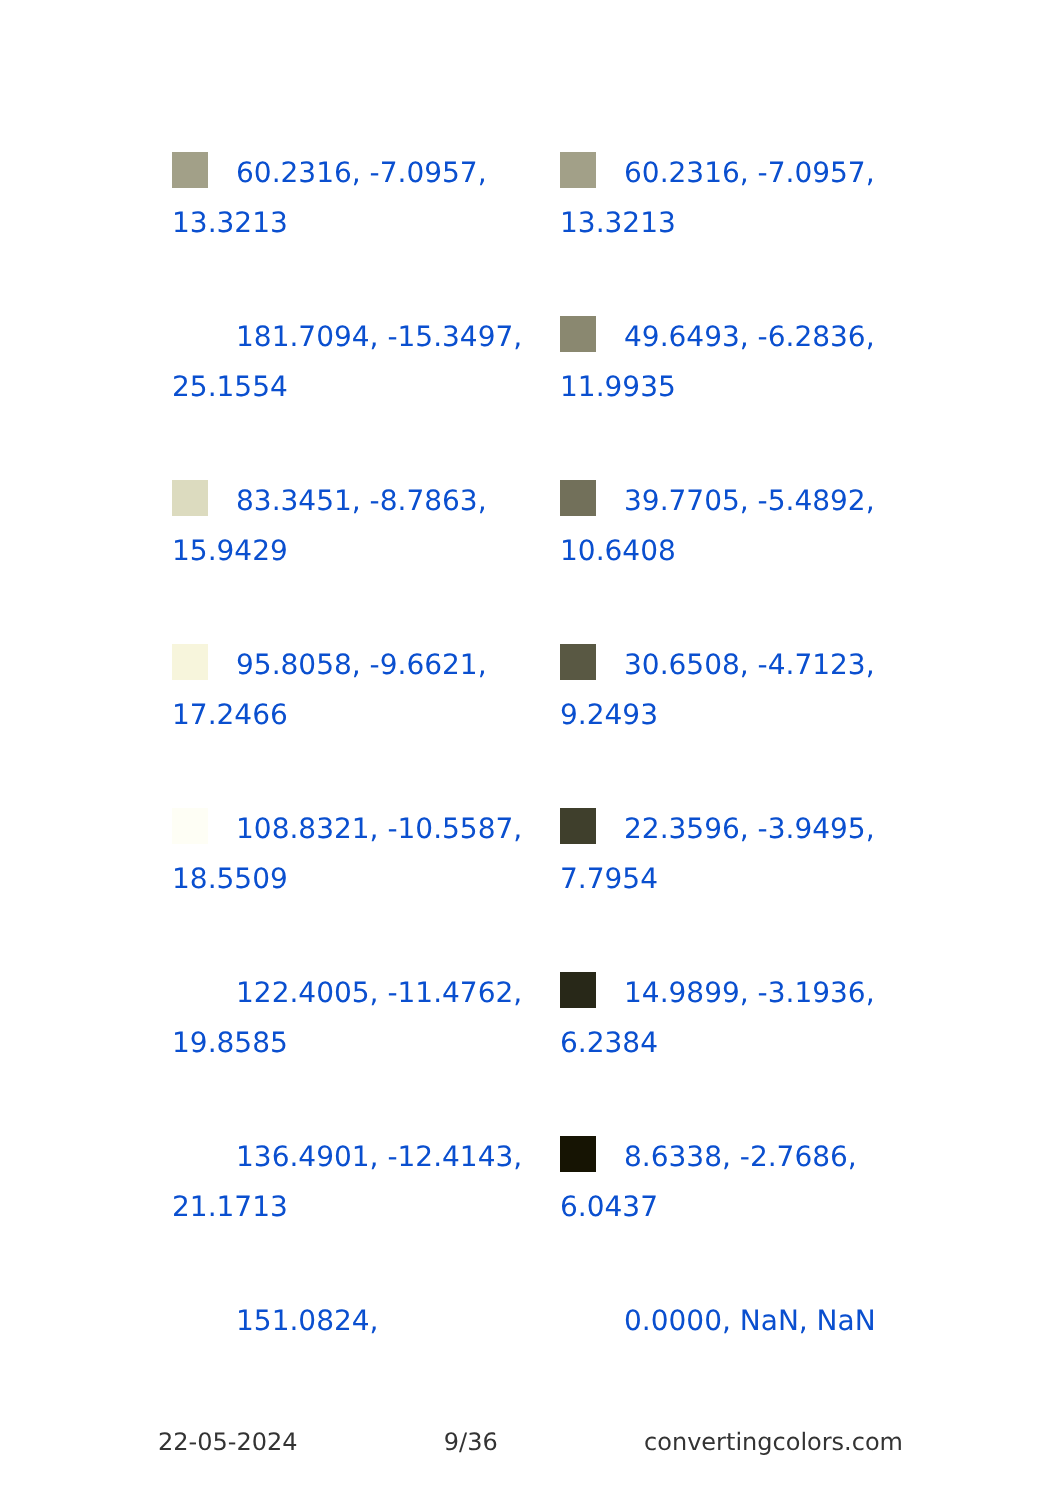60.2316, -7.0957, 13.3213
60.2316, -7.0957, 13.3213
181.7094, -15.3497, 25.1554
49.6493, -6.2836, 11.9935
83.3451, -8.7863, 15.9429
39.7705, -5.4892, 10.6408
95.8058, -9.6621, 17.2466
30.6508, -4.7123, 9.2493
108.8321, -10.5587, 18.5509
22.3596, -3.9495, 7.7954
122.4005, -11.4762, 19.8585
14.9899, -3.1936, 6.2384
136.4901, -12.4143, 21.1713
8.6338, -2.7686, 6.0437
151.0824,
0.0000, NaN, NaN
22-05-2024 9/36 convertingcolors.com